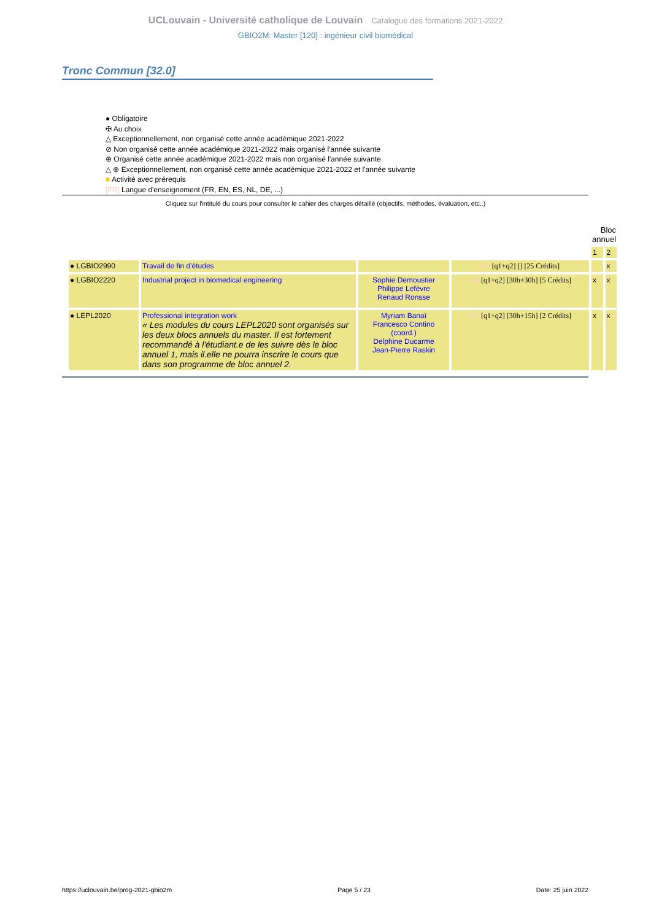UCLouvain - Université catholique de Louvain Catalogue des formations 2021-2022
GBIO2M: Master [120] : ingénieur civil biomédical
Tronc Commun [32.0]
● Obligatoire
✠ Au choix
△ Exceptionnellement, non organisé cette année académique 2021-2022
⊘ Non organisé cette année académique 2021-2022 mais organisé l'année suivante
⊕ Organisé cette année académique 2021-2022 mais non organisé l'année suivante
△ ⊕ Exceptionnellement, non organisé cette année académique 2021-2022 et l'année suivante
■ Activité avec prérequis
[FR] Langue d'enseignement (FR, EN, ES, NL, DE, ...)
Cliquez sur l'intitulé du cours pour consulter le cahier des charges détaillé (objectifs, méthodes, évaluation, etc..)
| | | | | Bloc annuel | |
| --- | --- | --- | --- | --- | --- |
| | | | | 1 | 2 |
| ● LGBIO2990 | Travail de fin d'études | | FR [q1+q2] [] [25 Crédits] | | x |
| ● LGBIO2220 | Industrial project in biomedical engineering | Sophie Demoustier Philippe Lefèvre Renaud Ronsse | EN [q1+q2] [30h+30h] [5 Crédits] | x | x |
| ● LEPL2020 | Professional integration work « Les modules du cours LEPL2020 sont organisés sur les deux blocs annuels du master. Il est fortement recommandé à l'étudiant.e de les suivre dès le bloc annuel 1, mais il.elle ne pourra inscrire le cours que dans son programme de bloc annuel 2. | Myriam Banaï Francesco Contino (coord.) Delphine Ducarme Jean-Pierre Raskin | EN [q1+q2] [30h+15h] [2 Crédits] | x | x |
https://uclouvain.be/prog-2021-gbio2m Page 5 / 23 Date: 25 juin 2022